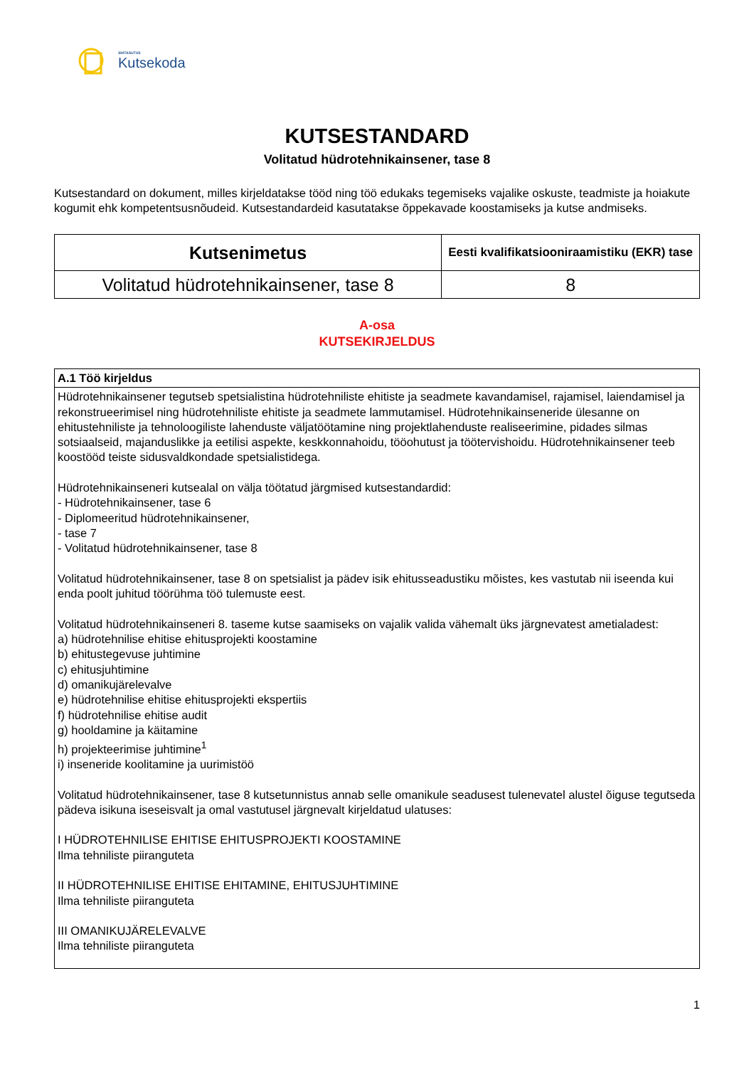SIHTASUTUS
Kutsekoda
KUTSESTANDARD
Volitatud hüdrotehnikainsener, tase 8
Kutsestandard on dokument, milles kirjeldatakse tööd ning töö edukaks tegemiseks vajalike oskuste, teadmiste ja hoiakute kogumit ehk kompetentsusnõudeid. Kutsestandardeid kasutatakse õppekavade koostamiseks ja kutse andmiseks.
| Kutsenimetus | Eesti kvalifikatsiooniraamistiku (EKR) tase |
| --- | --- |
| Volitatud hüdrotehnikainsener, tase 8 | 8 |
A-osa
KUTSEKIRJELDUS
| A.1 Töö kirjeldus |
| Hüdrotehnikainsener tegutseb spetsialistina hüdrotehniliste ehitiste ja seadmete kavandamisel, rajamisel, laiendamisel ja rekonstrueerimisel ning hüdrotehniliste ehitiste ja seadmete lammutamisel. Hüdrotehnikainseneride ülesanne on ehitustehniliste ja tehnoloogiliste lahenduste väljatöötamine ning projektlahenduste realiseerimine, pidades silmas sotsiaalseid, majanduslikke ja eetilisi aspekte, keskkonnahoidu, tööohutust ja töötervishoidu. Hüdrotehnikainsener teeb koostööd teiste sidusvaldkondade spetsialistidega. Hüdrotehnikainseneri kutsealal on välja töötatud järgmised kutsestandardid: - Hüdrotehnikainsener, tase 6 - Diplomeeritud hüdrotehnikainsener, - tase 7 - Volitatud hüdrotehnikainsener, tase 8 Volitatud hüdrotehnikainsener, tase 8 on spetsialist ja pädev isik ehitusseadustiku mõistes, kes vastutab nii iseenda kui enda poolt juhitud töörühma töö tulemuste eest. Volitatud hüdrotehnikainseneri 8. taseme kutse saamiseks on vajalik valida vähemalt üks järgnevatest ametialadest: a) hüdrotehnilise ehitise ehitusprojekti koostamine b) ehitustegevuse juhtimine c) ehitusjuhtimine d) omanikujärelevalve e) hüdrotehnilise ehitise ehitusprojekti ekspertiis f) hüdrotehnilise ehitise audit g) hooldamine ja käitamine h) projekteerimise juhtimine<sup>1</sup> i) inseneride koolitamine ja uurimistöö Volitatud hüdrotehnikainsener, tase 8 kutsetunnistus annab selle omanikule seadusest tulenevatel alustel õiguse tegutseda pädeva isikuna iseseisvalt ja omal vastutusel järgnevalt kirjeldatud ulatuses: I HÜDROTEHNILISE EHITISE EHITUSPROJEKTI KOOSTAMINE Ilma tehniliste piiranguteta II HÜDROTEHNILISE EHITISE EHITAMINE, EHITUSJUHTIMINE Ilma tehniliste piiranguteta III OMANIKUJÄRELEVALVE Ilma tehniliste piiranguteta |
1